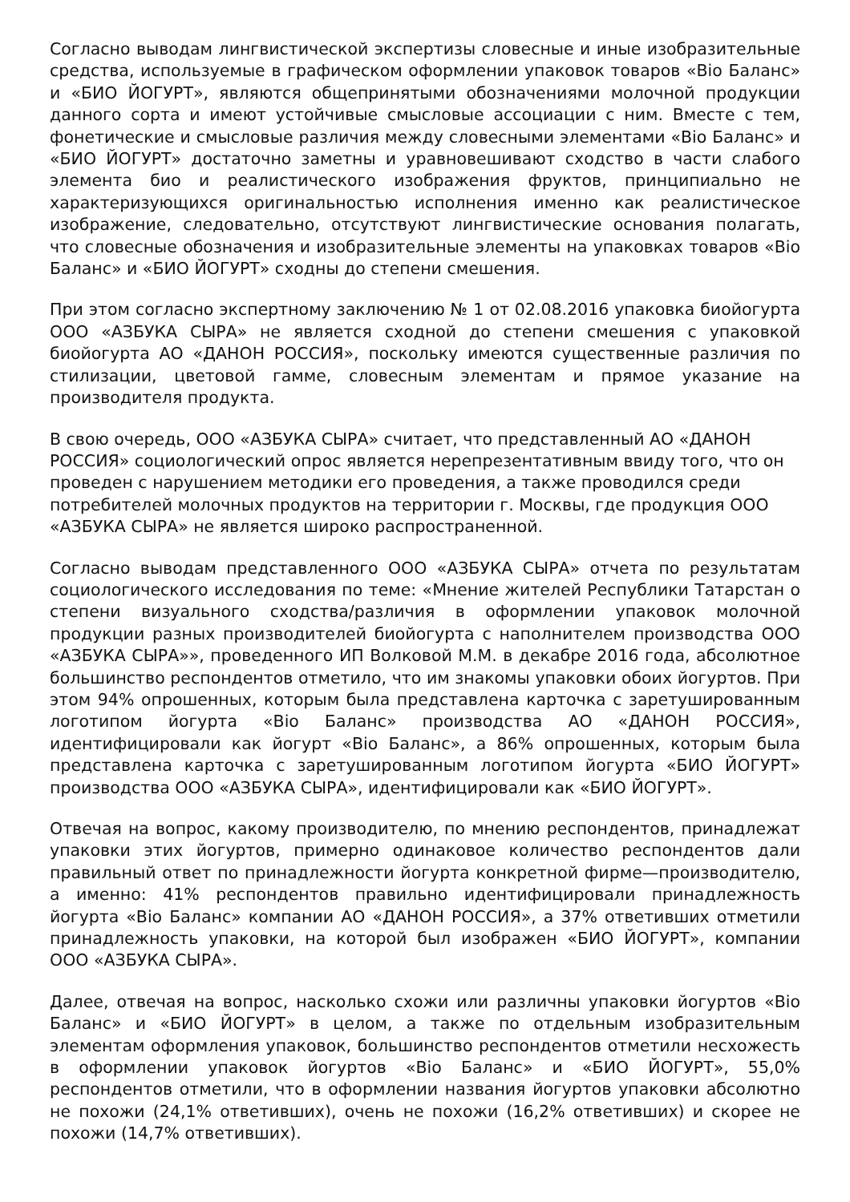Согласно выводам лингвистической экспертизы словесные и иные изобразительные средства, используемые в графическом оформлении упаковок товаров «Bio Баланс» и «БИО ЙОГУРТ», являются общепринятыми обозначениями молочной продукции данного сорта и имеют устойчивые смысловые ассоциации с ним. Вместе с тем, фонетические и смысловые различия между словесными элементами «Bio Баланс» и «БИО ЙОГУРТ» достаточно заметны и уравновешивают сходство в части слабого элемента био и реалистического изображения фруктов, принципиально не характеризующихся оригинальностью исполнения именно как реалистическое изображение, следовательно, отсутствуют лингвистические основания полагать, что словесные обозначения и изобразительные элементы на упаковках товаров «Bio Баланс» и «БИО ЙОГУРТ» сходны до степени смешения.
При этом согласно экспертному заключению № 1 от 02.08.2016 упаковка биойогурта ООО «АЗБУКА СЫРА» не является сходной до степени смешения с упаковкой биойогурта АО «ДАНОН РОССИЯ», поскольку имеются существенные различия по стилизации, цветовой гамме, словесным элементам и прямое указание на производителя продукта.
В свою очередь, ООО «АЗБУКА СЫРА» считает, что представленный АО «ДАНОН РОССИЯ» социологический опрос является нерепрезентативным ввиду того, что он проведен с нарушением методики его проведения, а также проводился среди потребителей молочных продуктов на территории г. Москвы, где продукция ООО «АЗБУКА СЫРА» не является широко распространенной.
Согласно выводам представленного ООО «АЗБУКА СЫРА» отчета по результатам социологического исследования по теме: «Мнение жителей Республики Татарстан о степени визуального сходства/различия в оформлении упаковок молочной продукции разных производителей биойогурта с наполнителем производства ООО «АЗБУКА СЫРА»», проведенного ИП Волковой М.М. в декабре 2016 года, абсолютное большинство респондентов отметило, что им знакомы упаковки обоих йогуртов. При этом 94% опрошенных, которым была представлена карточка с заретушированным логотипом йогурта «Bio Баланс» производства АО «ДАНОН РОССИЯ», идентифицировали как йогурт «Bio Баланс», а 86% опрошенных, которым была представлена карточка с заретушированным логотипом йогурта «БИО ЙОГУРТ» производства ООО «АЗБУКА СЫРА», идентифицировали как «БИО ЙОГУРТ».
Отвечая на вопрос, какому производителю, по мнению респондентов, принадлежат упаковки этих йогуртов, примерно одинаковое количество респондентов дали правильный ответ по принадлежности йогурта конкретной фирме—производителю, а именно: 41% респондентов правильно идентифицировали принадлежность йогурта «Bio Баланс» компании АО «ДАНОН РОССИЯ», а 37% ответивших отметили принадлежность упаковки, на которой был изображен «БИО ЙОГУРТ», компании ООО «АЗБУКА СЫРА».
Далее, отвечая на вопрос, насколько схожи или различны упаковки йогуртов «Bio Баланс» и «БИО ЙОГУРТ» в целом, а также по отдельным изобразительным элементам оформления упаковок, большинство респондентов отметили несхожесть в оформлении упаковок йогуртов «Bio Баланс» и «БИО ЙОГУРТ», 55,0% респондентов отметили, что в оформлении названия йогуртов упаковки абсолютно не похожи (24,1% ответивших), очень не похожи (16,2% ответивших) и скорее не похожи (14,7% ответивших).